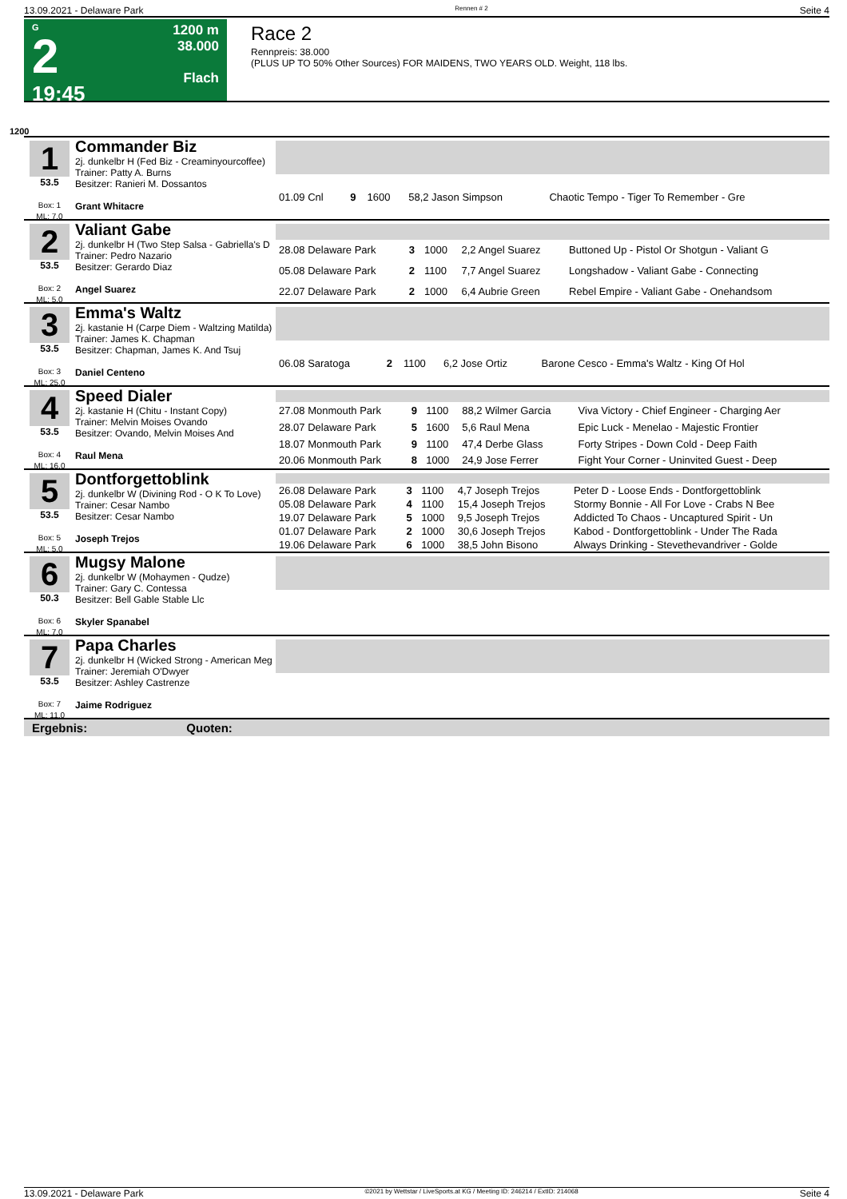13.09.2021 - Delaware Park Rennen # 2 Seite 4
G
2
19:45
1200 m
38.000
Flach
Race 2
Rennpreis: 38.000
(PLUS UP TO 50% Other Sources) FOR MAIDENS, TWO YEARS OLD. Weight, 118 lbs.
1200
1
53.5
Box: 1
ML: 7,0
Commander Biz
2j. dunkelbr H (Fed Biz - Creaminyourcoffee)
Trainer: Patty A. Burns
Besitzer: Ranieri M. Dossantos
Grant Whitacre
| 01.09 Cnl | 9 | 1600 | 58,2 Jason Simpson | Chaotic Tempo - Tiger To Remember - Gre |
2
53.5
Box: 2
ML: 5,0
Valiant Gabe
2j. dunkelbr H (Two Step Salsa - Gabriella's D
Trainer: Pedro Nazario
Besitzer: Gerardo Diaz
Angel Suarez
| 28.08 Delaware Park | 3 | 1000 | 2,2 Angel Suarez | Buttoned Up - Pistol Or Shotgun - Valiant G |
| 05.08 Delaware Park | 2 | 1100 | 7,7 Angel Suarez | Longshadow - Valiant Gabe - Connecting |
| 22.07 Delaware Park | 2 | 1000 | 6,4 Aubrie Green | Rebel Empire - Valiant Gabe - Onehandsom |
3
53.5
Box: 3
ML: 25,0
Emma's Waltz
2j. kastanie H (Carpe Diem - Waltzing Matilda)
Trainer: James K. Chapman
Besitzer: Chapman, James K. And Tsuj
Daniel Centeno
| 06.08 Saratoga | 2 | 1100 | 6,2 Jose Ortiz | Barone Cesco - Emma's Waltz - King Of Hol |
4
53.5
Box: 4
ML: 16,0
Speed Dialer
2j. kastanie H (Chitu - Instant Copy)
Trainer: Melvin Moises Ovando
Besitzer: Ovando, Melvin Moises And
Raul Mena
| 27.08 Monmouth Park | 9 | 1100 | 88,2 Wilmer Garcia | Viva Victory - Chief Engineer - Charging Aer |
| 28.07 Delaware Park | 5 | 1600 | 5,6 Raul Mena | Epic Luck - Menelao - Majestic Frontier |
| 18.07 Monmouth Park | 9 | 1100 | 47,4 Derbe Glass | Forty Stripes - Down Cold - Deep Faith |
| 20.06 Monmouth Park | 8 | 1000 | 24,9 Jose Ferrer | Fight Your Corner - Uninvited Guest - Deep |
5
53.5
Box: 5
ML: 5,0
Dontforgettoblink
2j. dunkelbr W (Divining Rod - O K To Love)
Trainer: Cesar Nambo
Besitzer: Cesar Nambo
Joseph Trejos
| 26.08 Delaware Park | 3 | 1100 | 4,7 Joseph Trejos | Peter D - Loose Ends - Dontforgettoblink |
| 05.08 Delaware Park | 4 | 1100 | 15,4 Joseph Trejos | Stormy Bonnie - All For Love - Crabs N Bee |
| 19.07 Delaware Park | 5 | 1000 | 9,5 Joseph Trejos | Addicted To Chaos - Uncaptured Spirit - Un |
| 01.07 Delaware Park | 2 | 1000 | 30,6 Joseph Trejos | Kabod - Dontforgettoblink - Under The Rada |
| 19.06 Delaware Park | 6 | 1000 | 38,5 John Bisono | Always Drinking - Stevethevandriver - Golde |
6
50.3
Box: 6
ML: 7,0
Mugsy Malone
2j. dunkelbr W (Mohaymen - Qudze)
Trainer: Gary C. Contessa
Besitzer: Bell Gable Stable Llc
Skyler Spanabel
7
53.5
Box: 7
ML: 11,0
Papa Charles
2j. dunkelbr H (Wicked Strong - American Meg
Trainer: Jeremiah O'Dwyer
Besitzer: Ashley Castrenze
Jaime Rodriguez
Ergebnis: Quoten:
13.09.2021 - Delaware Park ©2021 by Wettstar / LiveSports.at KG / Meeting ID: 246214 / ExtID: 214068 Seite 4